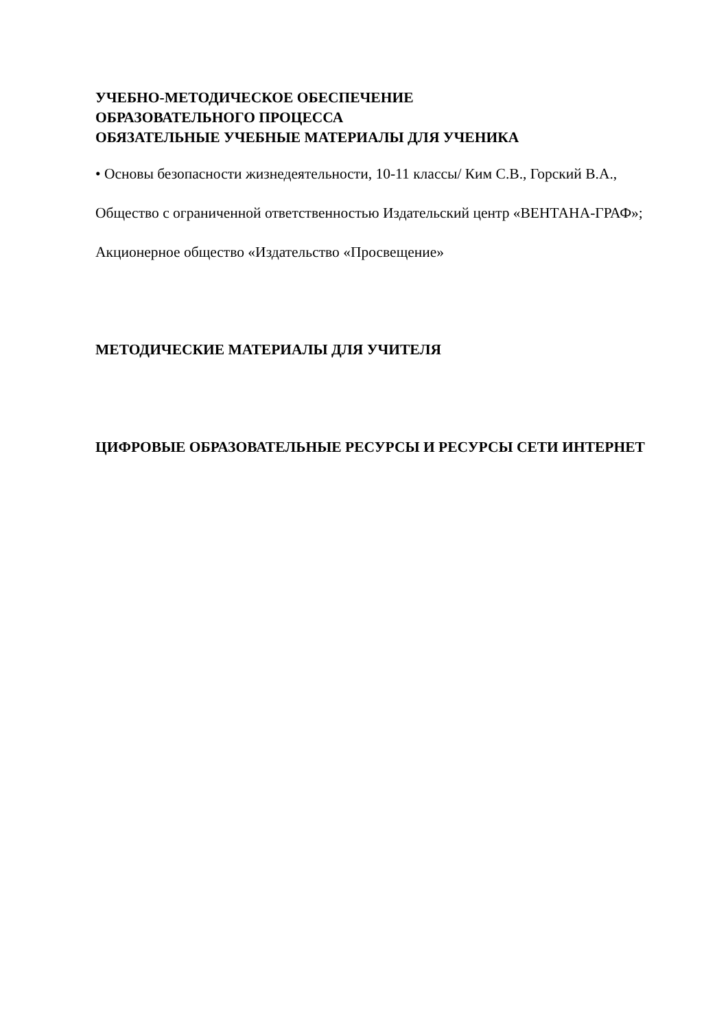УЧЕБНО-МЕТОДИЧЕСКОЕ ОБЕСПЕЧЕНИЕ
ОБРАЗОВАТЕЛЬНОГО ПРОЦЕССА
ОБЯЗАТЕЛЬНЫЕ УЧЕБНЫЕ МАТЕРИАЛЫ ДЛЯ УЧЕНИКА
• Основы безопасности жизнедеятельности, 10-11 классы/ Ким С.В., Горский В.А., Общество с ограниченной ответственностью Издательский центр «ВЕНТАНА-ГРАФ»; Акционерное общество «Издательство «Просвещение»
МЕТОДИЧЕСКИЕ МАТЕРИАЛЫ ДЛЯ УЧИТЕЛЯ
ЦИФРОВЫЕ ОБРАЗОВАТЕЛЬНЫЕ РЕСУРСЫ И РЕСУРСЫ СЕТИ ИНТЕРНЕТ